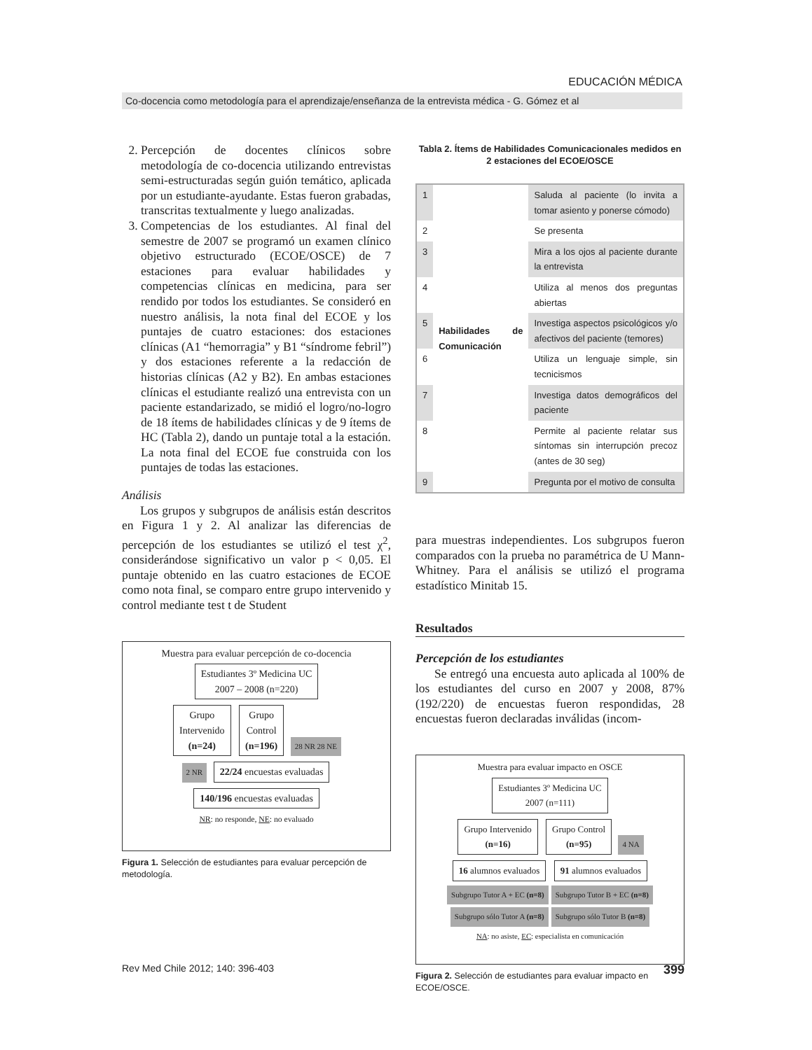EDUCACIÓN MÉDICA
Co-docencia como metodología para el aprendizaje/enseñanza de la entrevista médica - G. Gómez et al
2. Percepción de docentes clínicos sobre metodología de co-docencia utilizando entrevistas semi-estructuradas según guión temático, aplicada por un estudiante-ayudante. Estas fueron grabadas, transcritas textualmente y luego analizadas.
3. Competencias de los estudiantes. Al final del semestre de 2007 se programó un examen clínico objetivo estructurado (ECOE/OSCE) de 7 estaciones para evaluar habilidades y competencias clínicas en medicina, para ser rendido por todos los estudiantes. Se consideró en nuestro análisis, la nota final del ECOE y los puntajes de cuatro estaciones: dos estaciones clínicas (A1 “hemorragia” y B1 “síndrome febril”) y dos estaciones referente a la redacción de historias clínicas (A2 y B2). En ambas estaciones clínicas el estudiante realizó una entrevista con un paciente estandarizado, se midió el logro/no-logro de 18 ítems de habilidades clínicas y de 9 ítems de HC (Tabla 2), dando un puntaje total a la estación. La nota final del ECOE fue construida con los puntajes de todas las estaciones.
Análisis
Los grupos y subgrupos de análisis están descritos en Figura 1 y 2. Al analizar las diferencias de percepción de los estudiantes se utilizó el test χ<sup>2</sup>, considerándose significativo un valor p < 0,05. El puntaje obtenido en las cuatro estaciones de ECOE como nota final, se comparo entre grupo intervenido y control mediante test t de Student
Muestra para evaluar percepción de co-docencia
Estudiantes 3º Medicina UC
2007 – 2008 (n=220)
Grupo
Intervenido
(n=24) Grupo
Control
(n=196) 28 NR 28 NE
2 NR 22/24 encuestas evaluadas 140/196 encuestas evaluadas
NR: no responde, NE: no evaluado
Figura 1. Selección de estudiantes para evaluar percepción de metodología.
Tabla 2. Ítems de Habilidades Comunicacionales medidos en 2 estaciones del ECOE/OSCE
| 1 | Habilidades de Comunicación | Saluda al paciente (lo invita a tomar asiento y ponerse cómodo) |
| 2 | | Se presenta |
| 3 | | Mira a los ojos al paciente durante la entrevista |
| 4 | | Utiliza al menos dos preguntas abiertas |
| 5 | | Investiga aspectos psicológicos y/o afectivos del paciente (temores) |
| 6 | | Utiliza un lenguaje simple, sin tecnicismos |
| 7 | | Investiga datos demográficos del paciente |
| 8 | | Permite al paciente relatar sus síntomas sin interrupción precoz (antes de 30 seg) |
| 9 | | Pregunta por el motivo de consulta |
para muestras independientes. Los subgrupos fueron comparados con la prueba no paramétrica de U Mann-Whitney. Para el análisis se utilizó el programa estadístico Minitab 15.
Resultados
Percepción de los estudiantes
Se entregó una encuesta auto aplicada al 100% de los estudiantes del curso en 2007 y 2008, 87% (192/220) de encuestas fueron respondidas, 28 encuestas fueron declaradas inválidas (incom-
Muestra para evaluar impacto en OSCE
Estudiantes 3º Medicina UC
2007 (n=111)
Grupo Intervenido
(n=16) Grupo Control
(n=95) 4 NA
16 alumnos evaluados 91 alumnos evaluados
Subgrupo Tutor A + EC (n=8) Subgrupo Tutor B + EC (n=8) Subgrupo sólo Tutor A (n=8) Subgrupo sólo Tutor B (n=8)
NA: no asiste, EC: especialista en comunicación
Figura 2. Selección de estudiantes para evaluar impacto en ECOE/OSCE.
Rev Med Chile 2012; 140: 396-403 399